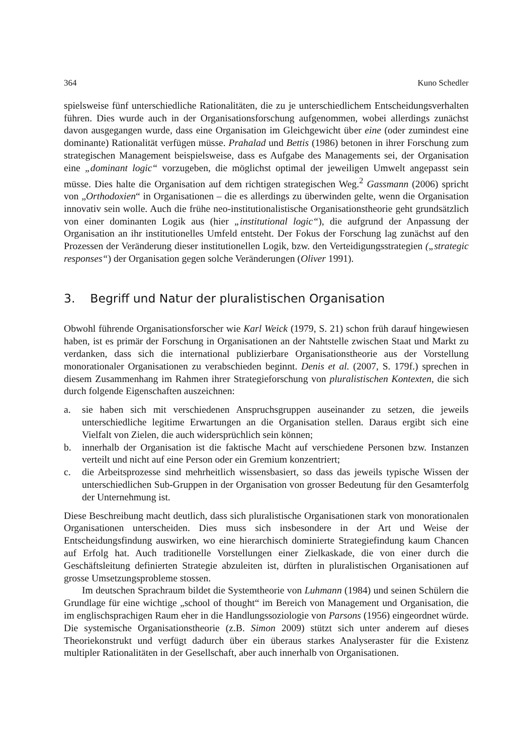364 Kuno Schedler
spielsweise fünf unterschiedliche Rationalitäten, die zu je unterschiedlichem Entscheidungsverhalten führen. Dies wurde auch in der Organisationsforschung aufgenommen, wobei allerdings zunächst davon ausgegangen wurde, dass eine Organisation im Gleichgewicht über eine (oder zumindest eine dominante) Rationalität verfügen müsse. Prahalad und Bettis (1986) betonen in ihrer Forschung zum strategischen Management beispielsweise, dass es Aufgabe des Managements sei, der Organisation eine „dominant logic“ vorzugeben, die möglichst optimal der jeweiligen Umwelt angepasst sein müsse. Dies halte die Organisation auf dem richtigen strategischen Weg.<sup>2</sup> Gassmann (2006) spricht von „Orthodoxien“ in Organisationen – die es allerdings zu überwinden gelte, wenn die Organisation innovativ sein wolle. Auch die frühe neo-institutionalistische Organisationstheorie geht grundsätzlich von einer dominanten Logik aus (hier „institutional logic“), die aufgrund der Anpassung der Organisation an ihr institutionelles Umfeld entsteht. Der Fokus der Forschung lag zunächst auf den Prozessen der Veränderung dieser institutionellen Logik, bzw. den Verteidigungsstrategien („strategic responses“) der Organisation gegen solche Veränderungen (Oliver 1991).
3. Begriff und Natur der pluralistischen Organisation
Obwohl führende Organisationsforscher wie Karl Weick (1979, S. 21) schon früh darauf hingewiesen haben, ist es primär der Forschung in Organisationen an der Nahtstelle zwischen Staat und Markt zu verdanken, dass sich die international publizierbare Organisationstheorie aus der Vorstellung monorationaler Organisationen zu verabschieden beginnt. Denis et al. (2007, S. 179f.) sprechen in diesem Zusammenhang im Rahmen ihrer Strategieforschung von pluralistischen Kontexten, die sich durch folgende Eigenschaften auszeichnen:
a. sie haben sich mit verschiedenen Anspruchsgruppen auseinander zu setzen, die jeweils unterschiedliche legitime Erwartungen an die Organisation stellen. Daraus ergibt sich eine Vielfalt von Zielen, die auch widersprüchlich sein können;
b. innerhalb der Organisation ist die faktische Macht auf verschiedene Personen bzw. Instanzen verteilt und nicht auf eine Person oder ein Gremium konzentriert;
c. die Arbeitsprozesse sind mehrheitlich wissensbasiert, so dass das jeweils typische Wissen der unterschiedlichen Sub-Gruppen in der Organisation von grosser Bedeutung für den Gesamterfolg der Unternehmung ist.
Diese Beschreibung macht deutlich, dass sich pluralistische Organisationen stark von monorationalen Organisationen unterscheiden. Dies muss sich insbesondere in der Art und Weise der Entscheidungsfindung auswirken, wo eine hierarchisch dominierte Strategiefindung kaum Chancen auf Erfolg hat. Auch traditionelle Vorstellungen einer Zielkaskade, die von einer durch die Geschäftsleitung definierten Strategie abzuleiten ist, dürften in pluralistischen Organisationen auf grosse Umsetzungsprobleme stossen.
Im deutschen Sprachraum bildet die Systemtheorie von Luhmann (1984) und seinen Schülern die Grundlage für eine wichtige „school of thought“ im Bereich von Management und Organisation, die im englischsprachigen Raum eher in die Handlungssoziologie von Parsons (1956) eingeordnet würde. Die systemische Organisationstheorie (z.B. Simon 2009) stützt sich unter anderem auf dieses Theoriekonstrukt und verfügt dadurch über ein überaus starkes Analyseraster für die Existenz multipler Rationalitäten in der Gesellschaft, aber auch innerhalb von Organisationen.